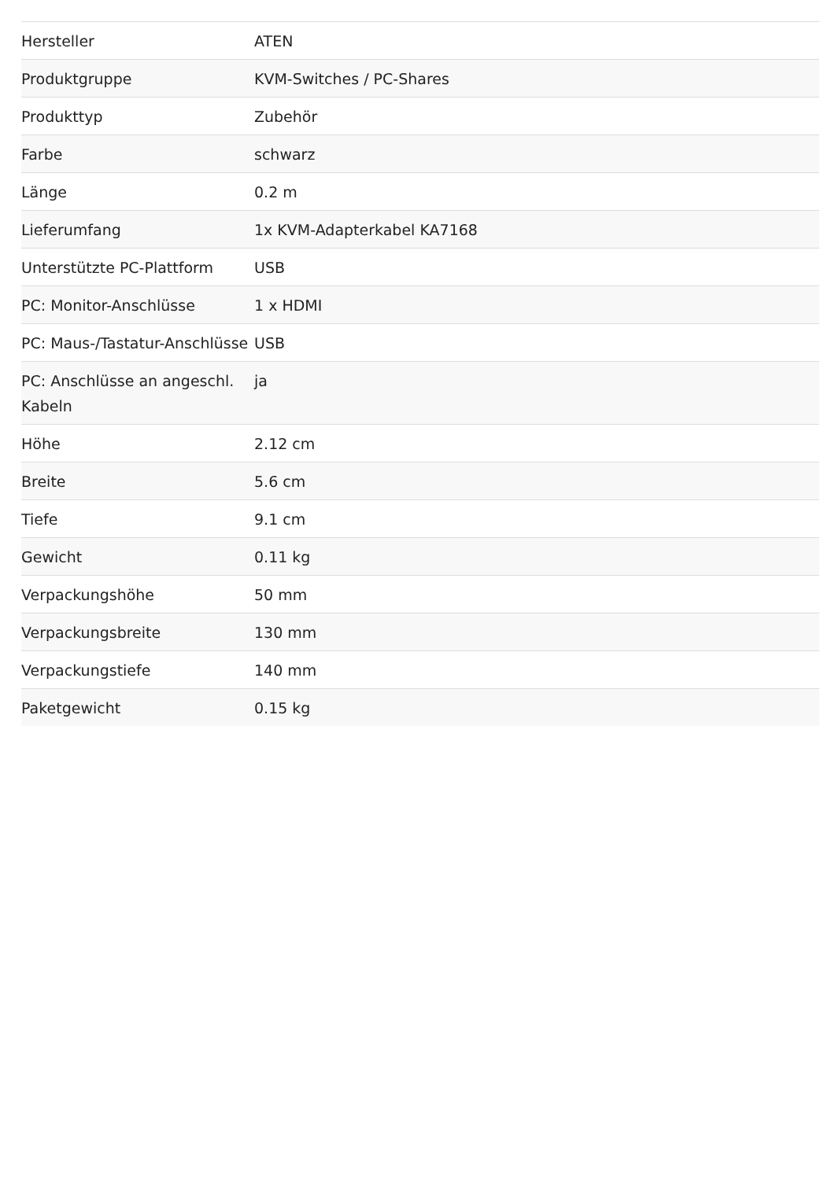| Hersteller | ATEN |
| Produktgruppe | KVM-Switches / PC-Shares |
| Produkttyp | Zubehör |
| Farbe | schwarz |
| Länge | 0.2 m |
| Lieferumfang | 1x KVM-Adapterkabel KA7168 |
| Unterstützte PC-Plattform | USB |
| PC: Monitor-Anschlüsse | 1 x HDMI |
| PC: Maus-/Tastatur-Anschlüsse | USB |
| PC: Anschlüsse an angeschl. Kabeln | ja |
| Höhe | 2.12 cm |
| Breite | 5.6 cm |
| Tiefe | 9.1 cm |
| Gewicht | 0.11 kg |
| Verpackungshöhe | 50 mm |
| Verpackungsbreite | 130 mm |
| Verpackungstiefe | 140 mm |
| Paketgewicht | 0.15 kg |